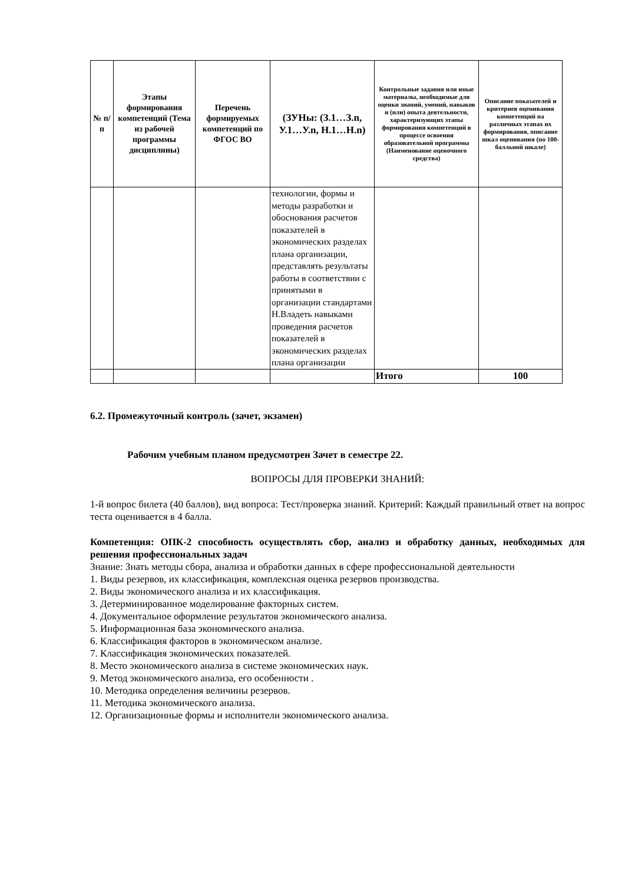| № п/п | Этапы формирования компетенций (Тема из рабочей программы дисциплины) | Перечень формируемых компетенций по ФГОС ВО | (ЗУНы: (З.1…З.n, У.1…У.n, Н.1…Н.n) | Контрольные задания или иные материалы, необходимые для оценки знаний, умений, навыков и (или) опыта деятельности, характеризующих этапы формирования компетенций в процессе освоения образовательной программы (Наименование оценочного средства) | Описание показателей и критериев оценивания компетенций на различных этапах их формирования, описание шкал оценивания (по 100-балльной шкале) |
| --- | --- | --- | --- | --- | --- |
| | | | технологии, формы и методы разработки и обоснования расчетов показателей в экономических разделах плана организации, представлять результаты работы в соответствии с принятыми в организации стандартами Н.Владеть навыками проведения расчетов показателей в экономических разделах плана организации | | |
| | | | | Итого | 100 |
6.2. Промежуточный контроль (зачет, экзамен)
Рабочим учебным планом предусмотрен Зачет в семестре 22.
ВОПРОСЫ ДЛЯ ПРОВЕРКИ ЗНАНИЙ:
1-й вопрос билета (40 баллов), вид вопроса: Тест/проверка знаний. Критерий: Каждый правильный ответ на вопрос теста оценивается в 4 балла.
Компетенция: ОПК-2 способность осуществлять сбор, анализ и обработку данных, необходимых для решения профессиональных задач
Знание: Знать методы сбора, анализа и обработки данных в сфере профессиональной деятельности
1. Виды резервов, их классификация, комплексная оценка резервов производства.
2. Виды экономического анализа и их классификация.
3. Детерминированное моделирование факторных систем.
4. Документальное оформление результатов экономического анализа.
5. Информационная база экономического анализа.
6. Классификация факторов в экономическом анализе.
7. Классификация экономических показателей.
8. Место экономического анализа в системе экономических наук.
9. Метод экономического анализа, его особенности .
10. Методика определения величины резервов.
11. Методика экономического анализа.
12. Организационные формы и исполнители экономического анализа.